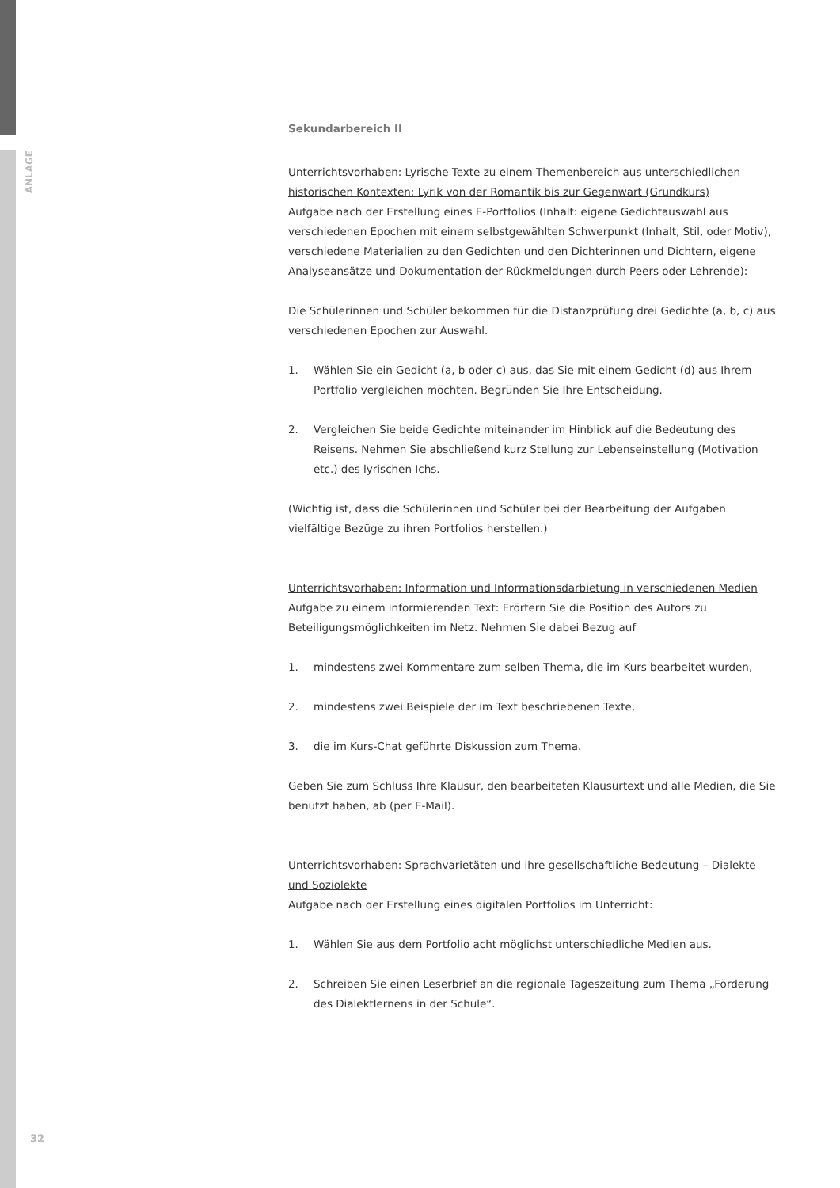ANLAGE
32
Sekundarbereich II
Unterrichtsvorhaben: Lyrische Texte zu einem Themenbereich aus unterschiedlichen historischen Kontexten: Lyrik von der Romantik bis zur Gegenwart (Grundkurs)
Aufgabe nach der Erstellung eines E-Portfolios (Inhalt: eigene Gedichtauswahl aus verschiedenen Epochen mit einem selbstgewählten Schwerpunkt (Inhalt, Stil, oder Motiv), verschiedene Materialien zu den Gedichten und den Dichterinnen und Dichtern, eigene Analyseansätze und Dokumentation der Rückmeldungen durch Peers oder Lehrende):
Die Schülerinnen und Schüler bekommen für die Distanzprüfung drei Gedichte (a, b, c) aus verschiedenen Epochen zur Auswahl.
1. Wählen Sie ein Gedicht (a, b oder c) aus, das Sie mit einem Gedicht (d) aus Ihrem Portfolio vergleichen möchten. Begründen Sie Ihre Entscheidung.
2. Vergleichen Sie beide Gedichte miteinander im Hinblick auf die Bedeutung des Reisens. Nehmen Sie abschließend kurz Stellung zur Lebenseinstellung (Motivation etc.) des lyrischen Ichs.
(Wichtig ist, dass die Schülerinnen und Schüler bei der Bearbeitung der Aufgaben vielfältige Bezüge zu ihren Portfolios herstellen.)
Unterrichtsvorhaben: Information und Informationsdarbietung in verschiedenen Medien
Aufgabe zu einem informierenden Text: Erörtern Sie die Position des Autors zu Beteiligungsmöglichkeiten im Netz. Nehmen Sie dabei Bezug auf
1. mindestens zwei Kommentare zum selben Thema, die im Kurs bearbeitet wurden,
2. mindestens zwei Beispiele der im Text beschriebenen Texte,
3. die im Kurs-Chat geführte Diskussion zum Thema.
Geben Sie zum Schluss Ihre Klausur, den bearbeiteten Klausurtext und alle Medien, die Sie benutzt haben, ab (per E-Mail).
Unterrichtsvorhaben: Sprachvarietäten und ihre gesellschaftliche Bedeutung – Dialekte und Soziolekte
Aufgabe nach der Erstellung eines digitalen Portfolios im Unterricht:
1. Wählen Sie aus dem Portfolio acht möglichst unterschiedliche Medien aus.
2. Schreiben Sie einen Leserbrief an die regionale Tageszeitung zum Thema „Förderung des Dialektlernens in der Schule“.